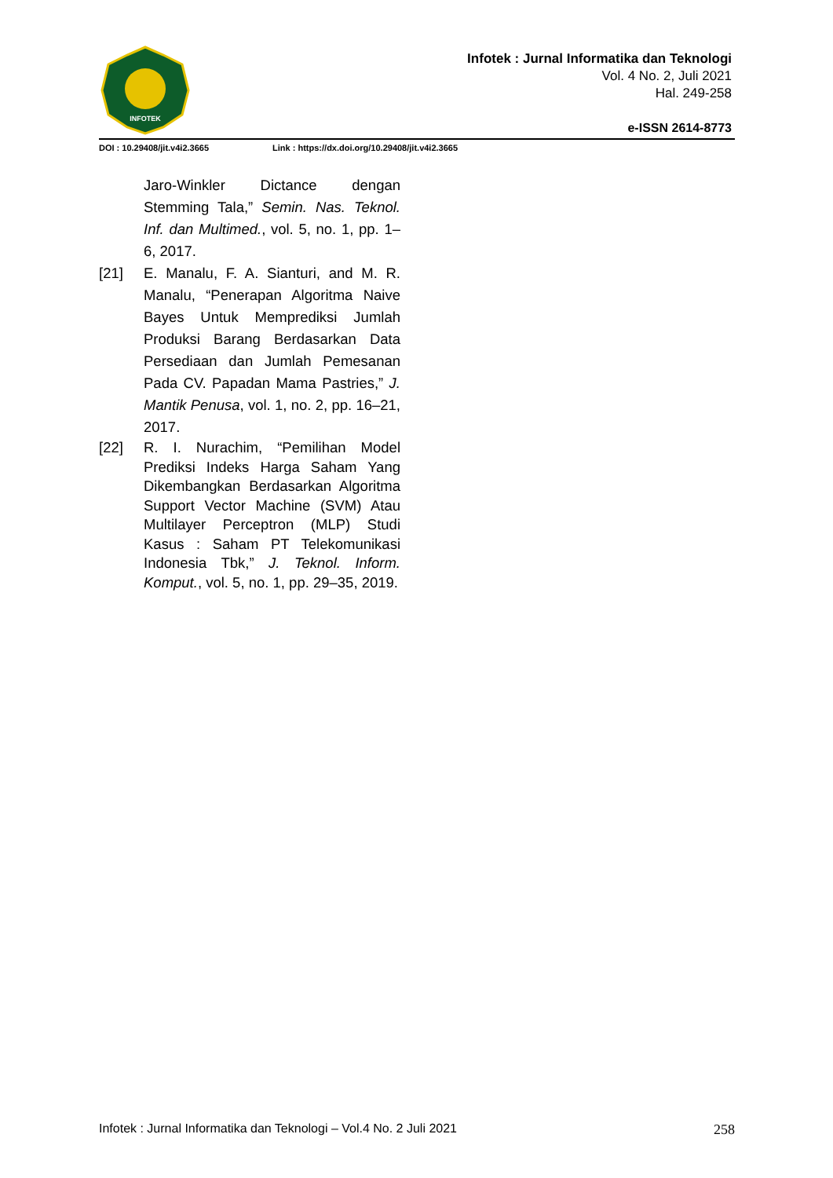INFOTEK
Infotek : Jurnal Informatika dan Teknologi
Vol. 4 No. 2, Juli 2021
Hal. 249-258
e-ISSN 2614-8773
DOI : 10.29408/jit.v4i2.3665 Link : https://dx.doi.org/10.29408/jit.v4i2.3665
Jaro-Winkler Dictance dengan Stemming Tala,” Semin. Nas. Teknol. Inf. dan Multimed., vol. 5, no. 1, pp. 1–6, 2017.
[21] E. Manalu, F. A. Sianturi, and M. R. Manalu, “Penerapan Algoritma Naive Bayes Untuk Memprediksi Jumlah Produksi Barang Berdasarkan Data Persediaan dan Jumlah Pemesanan Pada CV. Papadan Mama Pastries,” J. Mantik Penusa, vol. 1, no. 2, pp. 16–21, 2017.
[22] R. I. Nurachim, “Pemilihan Model Prediksi Indeks Harga Saham Yang Dikembangkan Berdasarkan Algoritma Support Vector Machine (SVM) Atau Multilayer Perceptron (MLP) Studi Kasus : Saham PT Telekomunikasi Indonesia Tbk,” J. Teknol. Inform. Komput., vol. 5, no. 1, pp. 29–35, 2019.
Infotek : Jurnal Informatika dan Teknologi – Vol.4 No. 2 Juli 2021 258